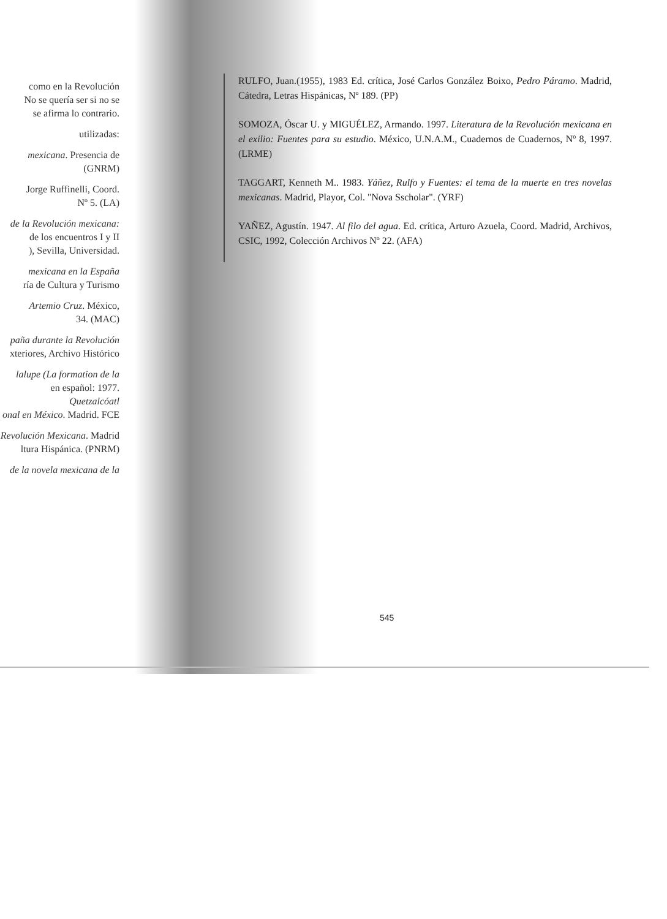como en la Revolución
No se quería ser si no se
se afirma lo contrario.
utilizadas:
mexicana. Presencia de
(GNRM)
Jorge Ruffinelli, Coord.
Nº 5. (LA)
de la Revolución mexicana:
de los encuentros I y II
), Sevilla, Universidad.
mexicana en la España
ría de Cultura y Turismo
Artemio Cruz. México,
34. (MAC)
paña durante la Revolución
xteriores, Archivo Histórico
lalupe (La formation de la
en español: 1977. Quetzalcóatl
onal en México. Madrid. FCE
Revolución Mexicana. Madrid
ltura Hispánica. (PNRM)
de la novela mexicana de la
RULFO, Juan.(1955), 1983 Ed. crítica, José Carlos González Boixo, Pedro Páramo. Madrid, Cátedra, Letras Hispánicas, Nº 189. (PP)
SOMOZA, Óscar U. y MIGUÉLEZ, Armando. 1997. Literatura de la Revolución mexicana en el exilio: Fuentes para su estudio. México, U.N.A.M., Cuadernos de Cuadernos, Nº 8, 1997. (LRME)
TAGGART, Kenneth M.. 1983. Yáñez, Rulfo y Fuentes: el tema de la muerte en tres novelas mexicanas. Madrid, Playor, Col. "Nova Sscholar". (YRF)
YAÑEZ, Agustín. 1947. Al filo del agua. Ed. crítica, Arturo Azuela, Coord. Madrid, Archivos, CSIC, 1992, Colección Archivos Nº 22. (AFA)
545